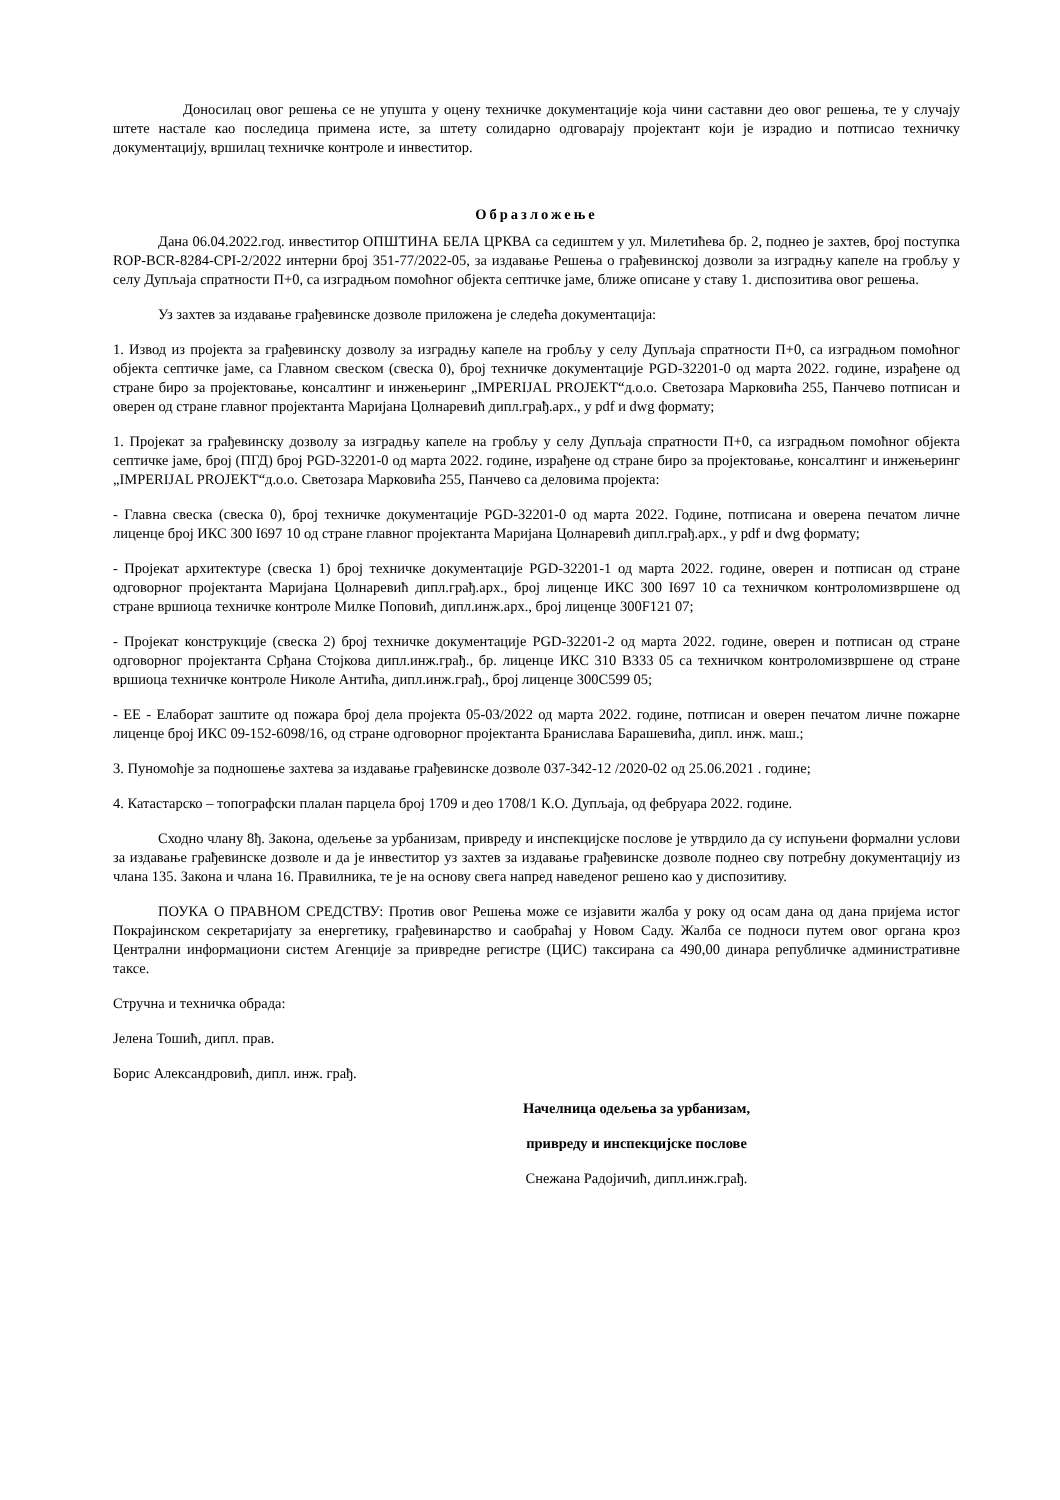Доносилац овог решења се не упушта у оцену техничке документације која чини саставни део овог решења, те у случају штете настале као последица примена исте, за штету солидарно одговарају пројектант који је израдио и потписао техничку документацију, вршилац техничке контроле и инвеститор.
Образложење
Дана 06.04.2022.год. инвеститор ОПШТИНА БЕЛА ЦРКВА са седиштем у ул. Милетићева бр. 2, поднео је захтев, број поступка ROP-BCR-8284-CPI-2/2022 интерни број 351-77/2022-05, за издавање Решења о грађевинској дозволи за изградњу капеле на гробљу у селу Дупљаја спратности П+0, са изградњом помоћног објекта септичке јаме, ближе описане у ставу 1. диспозитива овог решења.
Уз захтев за издавање грађевинске дозволе приложена је следећа документација:
1. Извод из пројекта за грађевинску дозволу за изградњу капеле на гробљу у селу Дупљаја спратности П+0, са изградњом помоћног објекта септичке јаме, са Главном свеском (свеска 0), број техничке документације PGD-32201-0 од марта 2022. године, израђене од стране биро за пројектовање, консалтинг и инжењеринг „IMPERIJAL PROJEKT“д.о.о. Светозара Марковића 255, Панчево потписан и оверен од стране главног пројектанта Маријана Цолнаревић дипл.грађ.арх., у pdf и dwg формату;
1. Пројекат за грађевинску дозволу за изградњу капеле на гробљу у селу Дупљаја спратности П+0, са изградњом помоћног објекта септичке јаме, број (ПГД) број PGD-32201-0 од марта 2022. године, израђене од стране биро за пројектовање, консалтинг и инжењеринг „IMPERIJAL PROJEKT“д.о.о. Светозара Марковића 255, Панчево са деловима пројекта:
- Главна свеска (свеска 0), број техничке документације PGD-32201-0 од марта 2022. Године, потписана и оверена печатом личне лиценце број ИКС 300 I697 10 од стране главног пројектанта Маријана Цолнаревић дипл.грађ.арх., у pdf и dwg формату;
- Пројекат архитектуре (свеска 1) број техничке документације PGD-32201-1 од марта 2022. године, оверен и потписан од стране одговорног пројектанта Маријана Цолнаревић дипл.грађ.арх., број лиценце ИКС 300 I697 10 са техничком контроломизвршене од стране вршиоца техничке контроле Милке Поповић, дипл.инж.арх., број лиценце 300F121 07;
- Пројекат конструкције (свеска 2) број техничке документације PGD-32201-2 од марта 2022. године, оверен и потписан од стране одговорног пројектанта Срђана Стојкова дипл.инж.грађ., бр. лиценце ИКС 310 B333 05 са техничком контроломизвршене од стране вршиоца техничке контроле Николе Антића, дипл.инж.грађ., број лиценце 300C599 05;
- ЕЕ - Елаборат заштите од пожара број дела пројекта 05-03/2022 од марта 2022. године, потписан и оверен печатом личне пожарне лиценце број ИКС 09-152-6098/16, од стране одговорног пројектанта Бранислава Барашевића, дипл. инж. маш.;
3. Пуномоћје за подношење захтева за издавање грађевинске дозволе 037-342-12 /2020-02 од 25.06.2021 . године;
4. Катастарско – топографски плалан парцела број 1709 и део 1708/1 К.О. Дупљаја, од фебруара 2022. године.
Сходно члану 8ђ. Закона, одељење за урбанизам, привреду и инспекцијске послове је утврдило да су испуњени формални услови за издавање грађевинске дозволе и да је инвеститор уз захтев за издавање грађевинске дозволе поднео сву потребну документацију из члана 135. Закона и члана 16. Правилника, те је на основу свега напред наведеног решено као у диспозитиву.
ПОУКА О ПРАВНОМ СРЕДСТВУ: Против овог Решења може се изјавити жалба у року од осам дана од дана пријема истог Покрајинском секретаријату за енергетику, грађевинарство и саобраћај у Новом Саду. Жалба се подноси путем овог органа кроз Централни информациони систем Агенције за привредне регистре (ЦИС) таксирана са 490,00 динара републичке административне таксе.
Стручна и техничка обрада:
Јелена Тошић, дипл. прав.
Борис Александровић, дипл. инж. грађ.
Начелница одељења за урбанизам,
привреду и инспекцијске послове
Снежана Радојичић, дипл.инж.грађ.